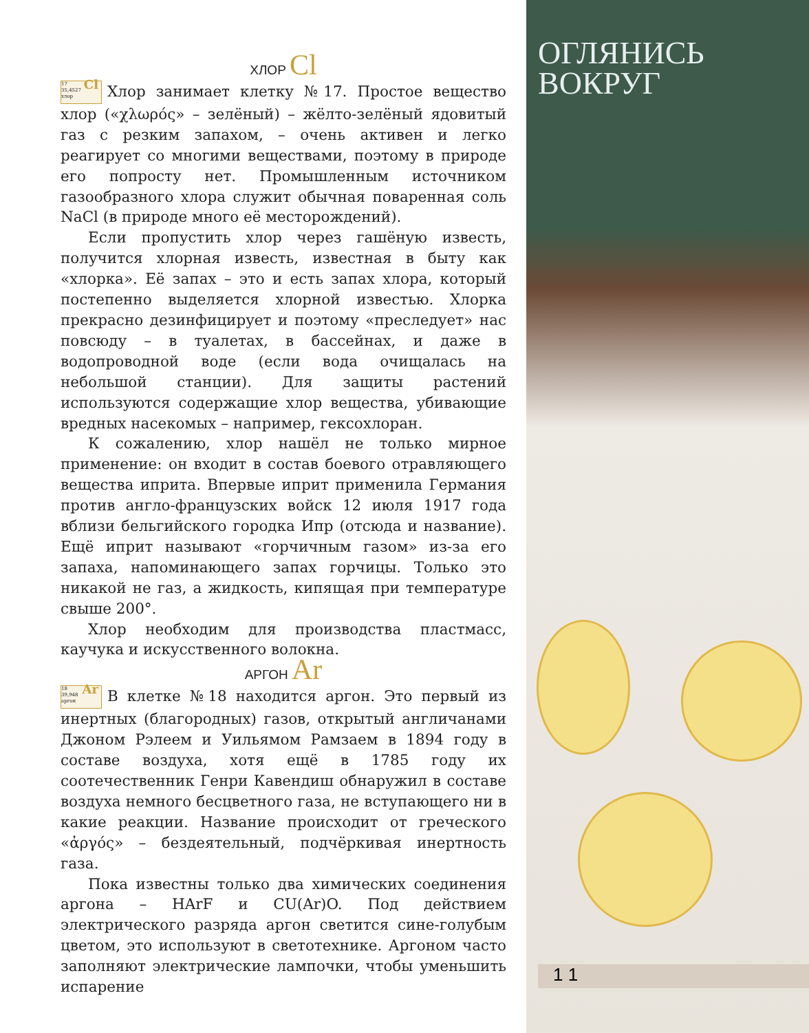ОГЛЯНИСЬ
ВОКРУГ
ХЛОР Cl
17 Cl
35,4527
хлор Хлор занимает клетку №17. Простое вещество хлор («χλωρός» – зелёный) – жёлто-зелёный ядовитый газ с резким запахом, – очень активен и легко реагирует со многими веществами, поэтому в природе его попросту нет. Промышленным источником газообразного хлора служит обычная поваренная соль NaCl (в природе много её месторождений).
Если пропустить хлор через гашёную известь, получится хлорная известь, известная в быту как «хлорка». Её запах – это и есть запах хлора, который постепенно выделяется хлорной известью. Хлорка прекрасно дезинфицирует и поэтому «преследует» нас повсюду – в туалетах, в бассейнах, и даже в водопроводной воде (если вода очищалась на небольшой станции). Для защиты растений используются содержащие хлор вещества, убивающие вредных насекомых – например, гексохлоран.
К сожалению, хлор нашёл не только мирное применение: он входит в состав боевого отравляющего вещества иприта. Впервые иприт применила Германия против англо-французских войск 12 июля 1917 года вблизи бельгийского городка Ипр (отсюда и название). Ещё иприт называют «горчичным газом» из-за его запаха, напоминающего запах горчицы. Только это никакой не газ, а жидкость, кипящая при температуре свыше 200°.
Хлор необходим для производства пластмасс, каучука и искусственного волокна.
АРГОН Ar
18 Ar
39,948
аргон В клетке №18 находится аргон. Это первый из инертных (благородных) газов, открытый англичанами Джоном Рэлеем и Уильямом Рамзаем в 1894 году в составе воздуха, хотя ещё в 1785 году их соотечественник Генри Кавендиш обнаружил в составе воздуха немного бесцветного газа, не вступающего ни в какие реакции. Название происходит от греческого «ἀργός» – бездеятельный, подчёркивая инертность газа.
Пока известны только два химических соединения аргона – HArF и CU(Ar)O. Под действием электрического разряда аргон светится сине-голубым цветом, это используют в светотехнике. Аргоном часто заполняют электрические лампочки, чтобы уменьшить испарение
1 1